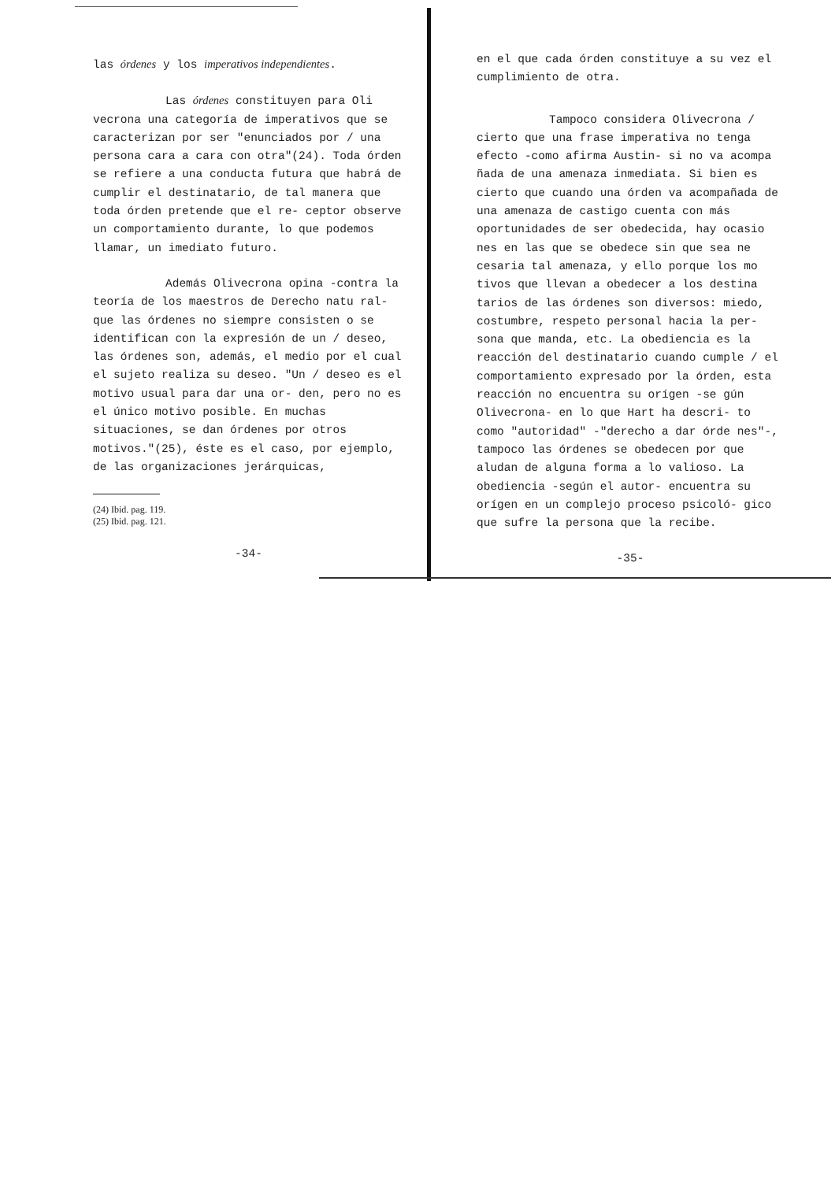las órdenes y los imperativos independientes.
Las órdenes constituyen para Oli vecrona una categoría de imperativos que se caracterizan por ser "enunciados por / una persona cara a cara con otra"(24). Toda órden se refiere a una conducta futura que habrá de cumplir el destinatario, de tal manera que toda órden pretende que el re- ceptor observe un comportamiento durante, lo que podemos llamar, un imediato futuro.
Además Olivecrona opina -contra la teoría de los maestros de Derecho natu ral- que las órdenes no siempre consisten o se identifican con la expresión de un / deseo, las órdenes son, además, el medio por el cual el sujeto realiza su deseo. "Un / deseo es el motivo usual para dar una or- den, pero no es el único motivo posible. En muchas situaciones, se dan órdenes por otros motivos."(25), éste es el caso, por ejemplo, de las organizaciones jerárquicas,
(24) Ibid. pag. 119.
(25) Ibid. pag. 121.
-34-
en el que cada órden constituye a su vez el cumplimiento de otra.
Tampoco considera Olivecrona / cierto que una frase imperativa no tenga efecto -como afirma Austin- si no va acompa ñada de una amenaza inmediata. Si bien es cierto que cuando una órden va acompañada de una amenaza de castigo cuenta con más oportunidades de ser obedecida, hay ocasio nes en las que se obedece sin que sea ne cesaria tal amenaza, y ello porque los mo tivos que llevan a obedecer a los destina tarios de las órdenes son diversos: miedo, costumbre, respeto personal hacia la per- sona que manda, etc. La obediencia es la reacción del destinatario cuando cumple / el comportamiento expresado por la órden, esta reacción no encuentra su orígen -se gún Olivecrona- en lo que Hart ha descri- to como "autoridad" -"derecho a dar órde nes"-, tampoco las órdenes se obedecen por que aludan de alguna forma a lo valioso. La obediencia -según el autor- encuentra su orígen en un complejo proceso psicoló- gico que sufre la persona que la recibe.
-35-